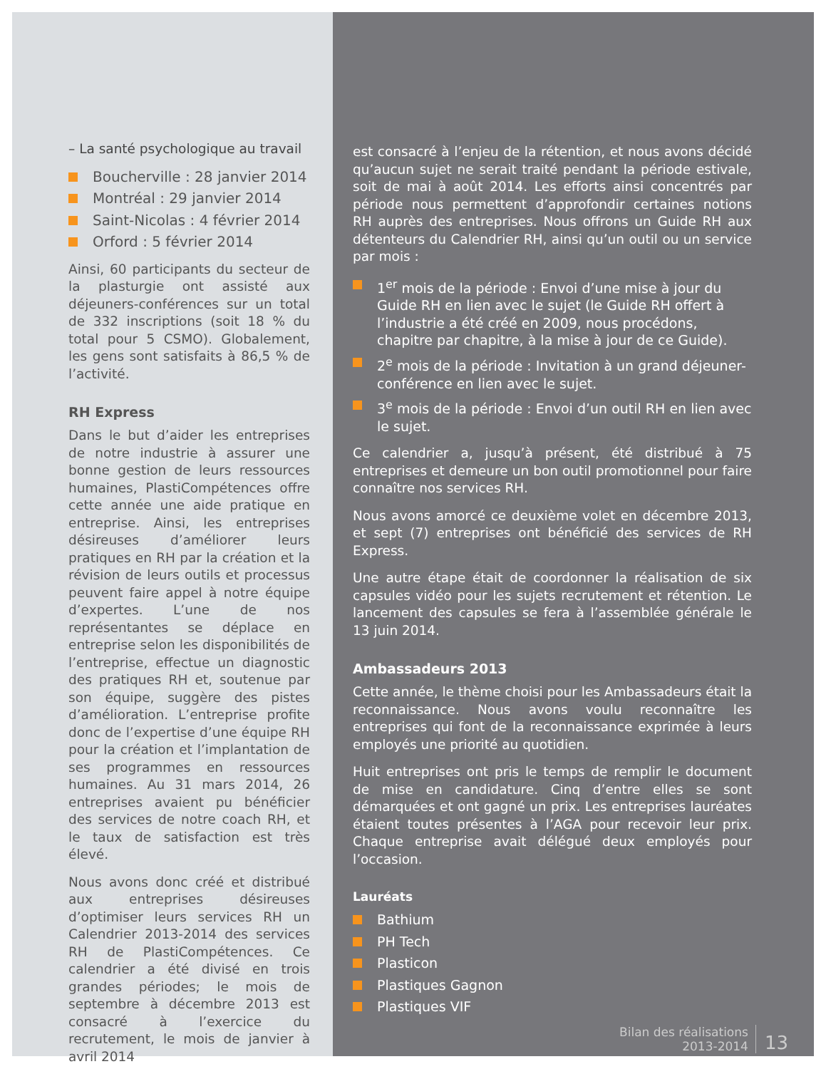– La santé psychologique au travail
Boucherville : 28 janvier 2014
Montréal : 29 janvier 2014
Saint-Nicolas : 4 février 2014
Orford : 5 février 2014
Ainsi, 60 participants du secteur de la plasturgie ont assisté aux déjeuners-conférences sur un total de 332 inscriptions (soit 18 % du total pour 5 CSMO). Globalement, les gens sont satisfaits à 86,5 % de l’activité.
RH Express
Dans le but d’aider les entreprises de notre industrie à assurer une bonne gestion de leurs ressources humaines, PlastiCompétences offre cette année une aide pratique en entreprise. Ainsi, les entreprises désireuses d’améliorer leurs pratiques en RH par la création et la révision de leurs outils et processus peuvent faire appel à notre équipe d’expertes. L’une de nos représentantes se déplace en entreprise selon les disponibilités de l’entreprise, effectue un diagnostic des pratiques RH et, soutenue par son équipe, suggère des pistes d’amélioration. L’entreprise profite donc de l’expertise d’une équipe RH pour la création et l’implantation de ses programmes en ressources humaines. Au 31 mars 2014, 26 entreprises avaient pu bénéficier des services de notre coach RH, et le taux de satisfaction est très élevé.
Nous avons donc créé et distribué aux entreprises désireuses d’optimiser leurs services RH un Calendrier 2013-2014 des services RH de PlastiCompétences. Ce calendrier a été divisé en trois grandes périodes; le mois de septembre à décembre 2013 est consacré à l’exercice du recrutement, le mois de janvier à avril 2014
est consacré à l’enjeu de la rétention, et nous avons décidé qu’aucun sujet ne serait traité pendant la période estivale, soit de mai à août 2014. Les efforts ainsi concentrés par période nous permettent d’approfondir certaines notions RH auprès des entreprises. Nous offrons un Guide RH aux détenteurs du Calendrier RH, ainsi qu’un outil ou un service par mois :
1<sup>er</sup> mois de la période : Envoi d’une mise à jour du Guide RH en lien avec le sujet (le Guide RH offert à l’industrie a été créé en 2009, nous procédons, chapitre par chapitre, à la mise à jour de ce Guide).
2<sup>e</sup> mois de la période : Invitation à un grand déjeuner-conférence en lien avec le sujet.
3<sup>e</sup> mois de la période : Envoi d’un outil RH en lien avec le sujet.
Ce calendrier a, jusqu’à présent, été distribué à 75 entreprises et demeure un bon outil promotionnel pour faire connaître nos services RH.
Nous avons amorcé ce deuxième volet en décembre 2013, et sept (7) entreprises ont bénéficié des services de RH Express.
Une autre étape était de coordonner la réalisation de six capsules vidéo pour les sujets recrutement et rétention. Le lancement des capsules se fera à l’assemblée générale le 13 juin 2014.
Ambassadeurs 2013
Cette année, le thème choisi pour les Ambassadeurs était la reconnaissance. Nous avons voulu reconnaître les entreprises qui font de la reconnaissance exprimée à leurs employés une priorité au quotidien.
Huit entreprises ont pris le temps de remplir le document de mise en candidature. Cinq d’entre elles se sont démarquées et ont gagné un prix. Les entreprises lauréates étaient toutes présentes à l’AGA pour recevoir leur prix. Chaque entreprise avait délégué deux employés pour l’occasion.
Lauréats
Bathium
PH Tech
Plasticon
Plastiques Gagnon
Plastiques VIF
Bilan des réalisations
2013-2014
13